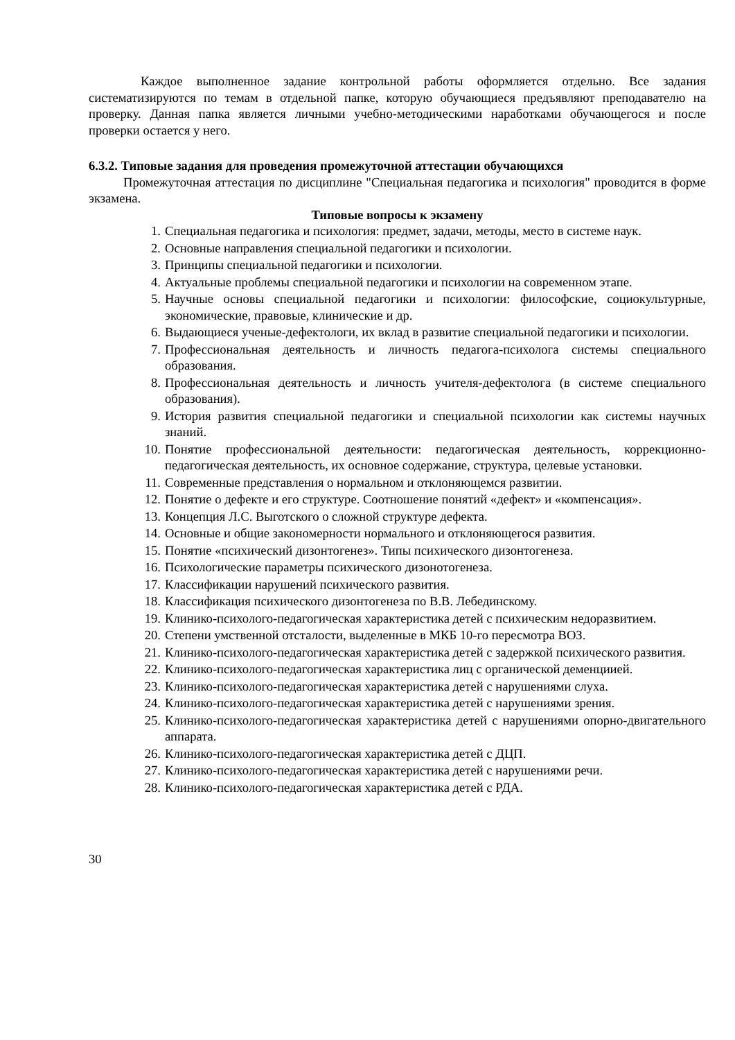Каждое выполненное задание контрольной работы оформляется отдельно. Все задания систематизируются по темам в отдельной папке, которую обучающиеся предъявляют преподавателю на проверку. Данная папка является личными учебно-методическими наработками обучающегося и после проверки остается у него.
6.3.2. Типовые задания для проведения промежуточной аттестации обучающихся
Промежуточная аттестация по дисциплине "Специальная педагогика и психология" проводится в форме экзамена.
Типовые вопросы к экзамену
1. Специальная педагогика и психология: предмет, задачи, методы, место в системе наук.
2. Основные направления специальной педагогики и психологии.
3. Принципы специальной педагогики и психологии.
4. Актуальные проблемы специальной педагогики и психологии на современном этапе.
5. Научные основы специальной педагогики и психологии: философские, социокультурные, экономические, правовые, клинические и др.
6. Выдающиеся ученые-дефектологи, их вклад в развитие специальной педагогики и психологии.
7. Профессиональная деятельность и личность педагога-психолога системы специального образования.
8. Профессиональная деятельность и личность учителя-дефектолога (в системе специального образования).
9. История развития специальной педагогики и специальной психологии как системы научных знаний.
10. Понятие профессиональной деятельности: педагогическая деятельность, коррекционно- педагогическая деятельность, их основное содержание, структура, целевые установки.
11. Современные представления о нормальном и отклоняющемся развитии.
12. Понятие о дефекте и его структуре. Соотношение понятий «дефект» и «компенсация».
13. Концепция Л.С. Выготского о сложной структуре дефекта.
14. Основные и общие закономерности нормального и отклоняющегося развития.
15. Понятие «психический дизонтогенез». Типы психического дизонтогенеза.
16. Психологические параметры психического дизонотогенеза.
17. Классификации нарушений психического развития.
18. Классификация психического дизонтогенеза по В.В. Лебединскому.
19. Клинико-психолого-педагогическая характеристика детей с психическим недоразвитием.
20. Степени умственной отсталости, выделенные в МКБ 10-го пересмотра ВОЗ.
21. Клинико-психолого-педагогическая характеристика детей с задержкой психического развития.
22. Клинико-психолого-педагогическая характеристика лиц с органической деменциией.
23. Клинико-психолого-педагогическая характеристика детей с нарушениями слуха.
24. Клинико-психолого-педагогическая характеристика детей с нарушениями зрения.
25. Клинико-психолого-педагогическая характеристика детей с нарушениями опорно-двигательного аппарата.
26. Клинико-психолого-педагогическая характеристика детей с ДЦП.
27. Клинико-психолого-педагогическая характеристика детей с нарушениями речи.
28. Клинико-психолого-педагогическая характеристика детей с РДА.
30